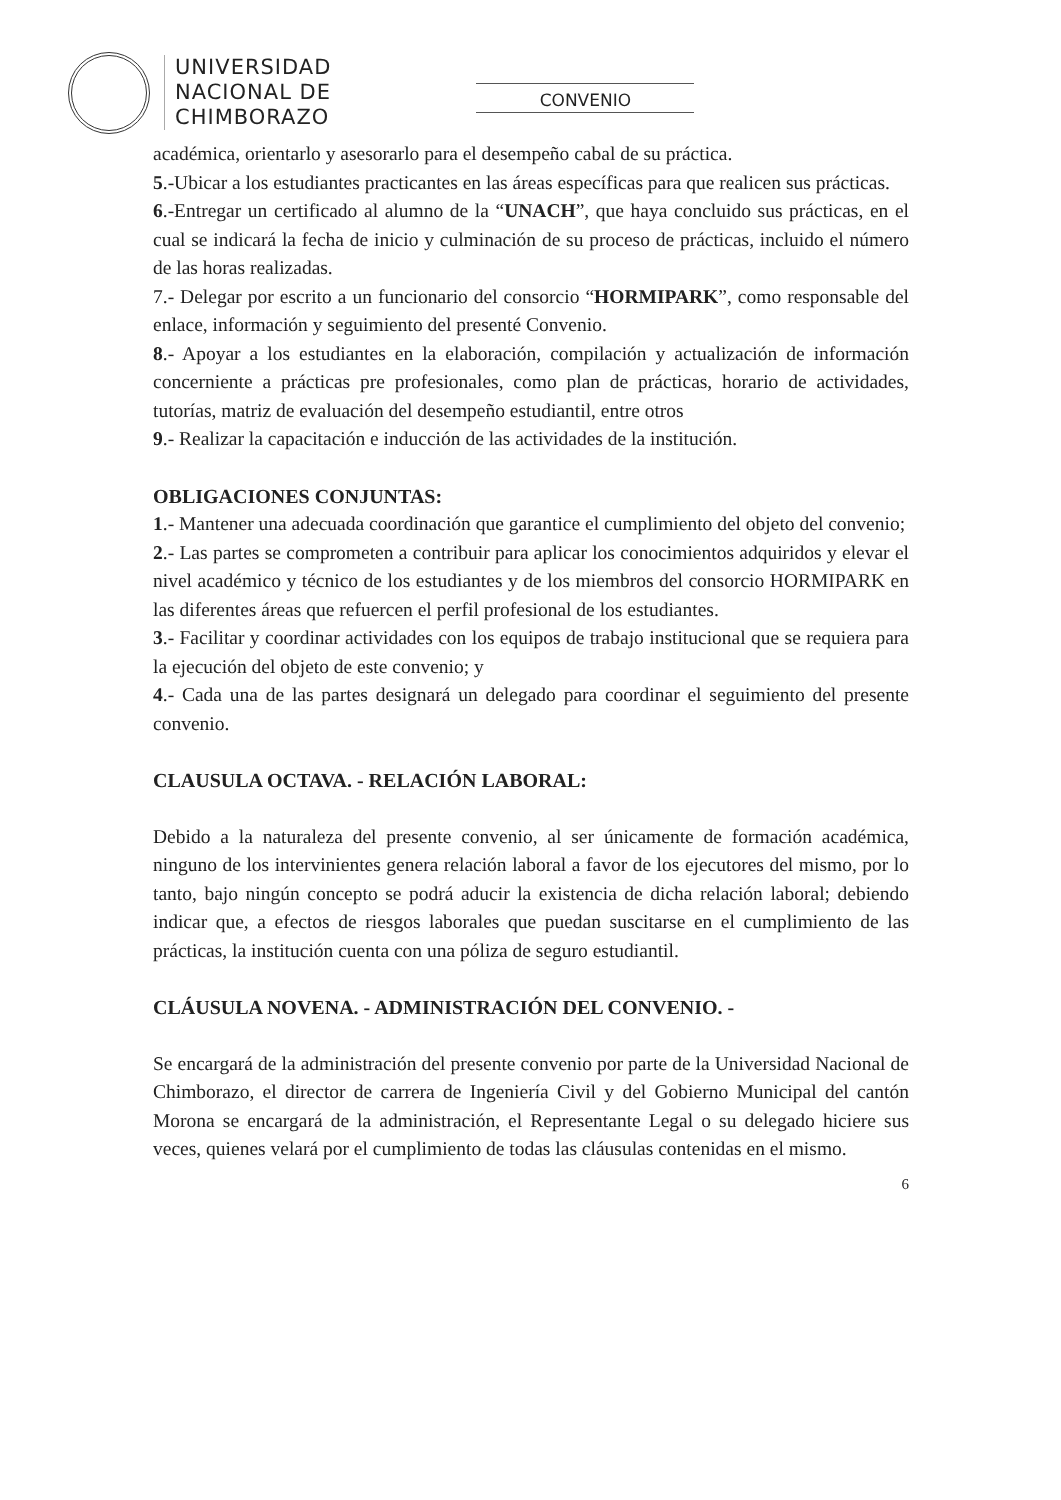UNIVERSIDAD
NACIONAL DE
CHIMBORAZO
CONVENIO
académica, orientarlo y asesorarlo para el desempeño cabal de su práctica.
5.-Ubicar a los estudiantes practicantes en las áreas específicas para que realicen sus prácticas.
6.-Entregar un certificado al alumno de la “UNACH”, que haya concluido sus prácticas, en el cual se indicará la fecha de inicio y culminación de su proceso de prácticas, incluido el número de las horas realizadas.
7.- Delegar por escrito a un funcionario del consorcio “HORMIPARK”, como responsable del enlace, información y seguimiento del presenté Convenio.
8.- Apoyar a los estudiantes en la elaboración, compilación y actualización de información concerniente a prácticas pre profesionales, como plan de prácticas, horario de actividades, tutorías, matriz de evaluación del desempeño estudiantil, entre otros
9.- Realizar la capacitación e inducción de las actividades de la institución.
OBLIGACIONES CONJUNTAS:
1.- Mantener una adecuada coordinación que garantice el cumplimiento del objeto del convenio;
2.- Las partes se comprometen a contribuir para aplicar los conocimientos adquiridos y elevar el nivel académico y técnico de los estudiantes y de los miembros del consorcio HORMIPARK en las diferentes áreas que refuercen el perfil profesional de los estudiantes.
3.- Facilitar y coordinar actividades con los equipos de trabajo institucional que se requiera para la ejecución del objeto de este convenio; y
4.- Cada una de las partes designará un delegado para coordinar el seguimiento del presente convenio.
CLAUSULA OCTAVA. - RELACIÓN LABORAL:
Debido a la naturaleza del presente convenio, al ser únicamente de formación académica, ninguno de los intervinientes genera relación laboral a favor de los ejecutores del mismo, por lo tanto, bajo ningún concepto se podrá aducir la existencia de dicha relación laboral; debiendo indicar que, a efectos de riesgos laborales que puedan suscitarse en el cumplimiento de las prácticas, la institución cuenta con una póliza de seguro estudiantil.
CLÁUSULA NOVENA. - ADMINISTRACIÓN DEL CONVENIO. -
Se encargará de la administración del presente convenio por parte de la Universidad Nacional de Chimborazo, el director de carrera de Ingeniería Civil y del Gobierno Municipal del cantón Morona se encargará de la administración, el Representante Legal o su delegado hiciere sus veces, quienes velará por el cumplimiento de todas las cláusulas contenidas en el mismo.
6